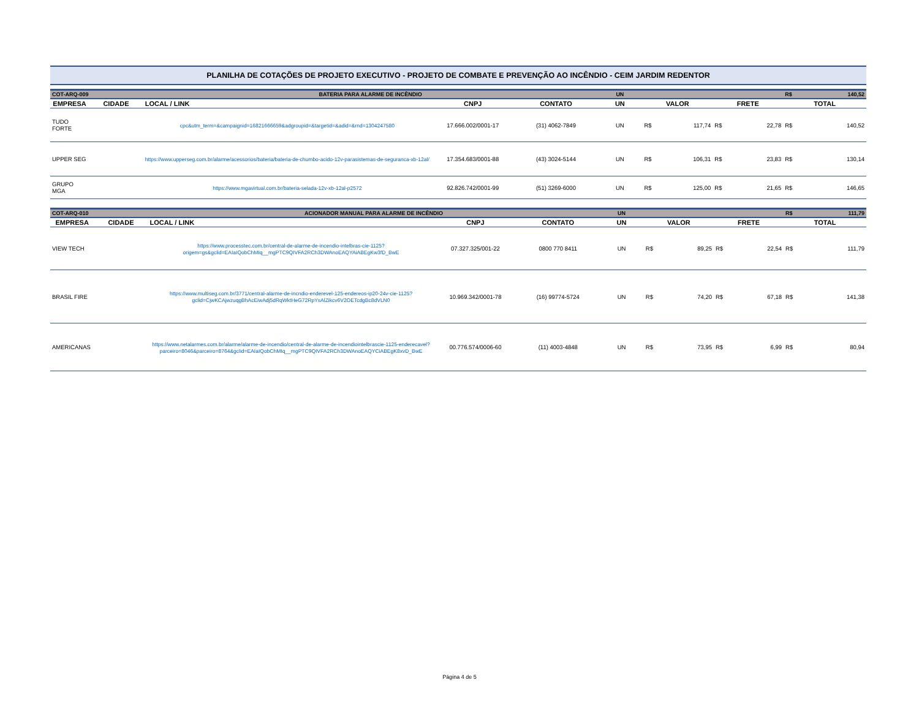PLANILHA DE COTAÇÕES DE PROJETO EXECUTIVO - PROJETO DE COMBATE E PREVENÇÃO AO INCÊNDIO - CEIM JARDIM REDENTOR
| COT-ARQ-009 | | BATERIA PARA ALARME DE INCÊNDIO | | | UN | | | | | R$ | 140,52 |
| EMPRESA | CIDADE | LOCAL / LINK | CNPJ | CONTATO | UN | VALOR | | FRETE | | TOTAL | |
| TUDO FORTE | | cpc&utm_term=&campaignid=16821666659&adgroupid=&targetid=&adid=&rnd=1304247580 | 17.666.002/0001-17 | (31) 4062-7849 | UN | R$ | 117,74 | R$ | 22,78 | R$ | 140,52 |
| UPPER SEG | | https://www.upperseg.com.br/alarme/acessorios/bateria/bateria-de-chumbo-acido-12v-parasistemas-de-seguranca-xb-12al/ | 17.354.683/0001-88 | (43) 3024-5144 | UN | R$ | 106,31 | R$ | 23,83 | R$ | 130,14 |
| GRUPO MGA | | https://www.mgavirtual.com.br/bateria-selada-12v-xb-12al-p2572 | 92.826.742/0001-99 | (51) 3269-6000 | UN | R$ | 125,00 | R$ | 21,65 | R$ | 146,65 |
| COT-ARQ-010 | | ACIONADOR MANUAL PARA ALARME DE INCÊNDIO | | | UN | | | | | R$ | 111,79 |
| EMPRESA | CIDADE | LOCAL / LINK | CNPJ | CONTATO | UN | VALOR | | FRETE | | TOTAL | |
| VIEW TECH | | https://www.processtec.com.br/central-de-alarme-de-incendio-intelbras-cie-1125?origem=gs&gclid=EAIaIQobChMIq__mgPTC9QIVFA2RCh3DWAnoEAQYAiABEgKw3fD_BwE | 07.327.325/001-22 | 0800 770 8411 | UN | R$ | 89,25 | R$ | 22,54 | R$ | 111,79 |
| BRASIL FIRE | | https://www.multiseg.com.br/3771/central-alarme-de-incndio-enderevel-125-endereos-ip20-24v-cie-1125?gclid=CjwKCAjwzuqgBhAcEiwAdj5dRqWktHeG72RpYsAlZikcv6V2OETcdgBc8dVLN0 | 10.969.342/0001-78 | (16) 99774-5724 | UN | R$ | 74,20 | R$ | 67,18 | R$ | 141,38 |
| AMERICANAS | | https://www.netalarmes.com.br/alarme/alarme-de-incendio/central-de-alarme-de-incendiointelbrascie-1125-enderecavel?parceiro=8046&parceiro=8764&gclid=EAIaIQobChMIq__mgPTC9QIVFA2RCh3DWAnoEAQYCiABEgK8xvD_BwE | 00.776.574/0006-60 | (11) 4003-4848 | UN | R$ | 73,95 | R$ | 6,99 | R$ | 80,94 |
Página 4 de 5